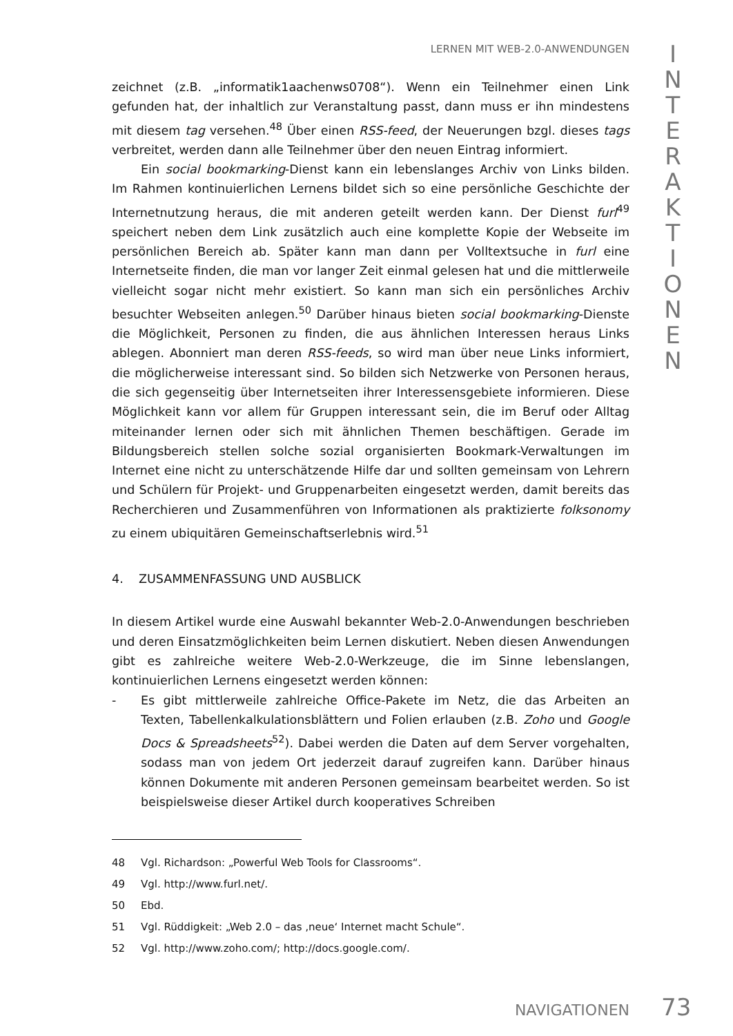LERNEN MIT WEB-2.0-ANWENDUNGEN
I
N
T
E
R
A
K
T
I
O
N
E
N
zeichnet (z.B. „informatik1aachenws0708“). Wenn ein Teilnehmer einen Link gefunden hat, der inhaltlich zur Veranstaltung passt, dann muss er ihn mindestens mit diesem tag versehen.<sup>48</sup> Über einen RSS-feed, der Neuerungen bzgl. dieses tags verbreitet, werden dann alle Teilnehmer über den neuen Eintrag informiert.
Ein social bookmarking-Dienst kann ein lebenslanges Archiv von Links bilden. Im Rahmen kontinuierlichen Lernens bildet sich so eine persönliche Geschichte der Internetnutzung heraus, die mit anderen geteilt werden kann. Der Dienst furl<sup>49</sup> speichert neben dem Link zusätzlich auch eine komplette Kopie der Webseite im persönlichen Bereich ab. Später kann man dann per Volltextsuche in furl eine Internetseite finden, die man vor langer Zeit einmal gelesen hat und die mittlerweile vielleicht sogar nicht mehr existiert. So kann man sich ein persönliches Archiv besuchter Webseiten anlegen.<sup>50</sup> Darüber hinaus bieten social bookmarking-Dienste die Möglichkeit, Personen zu finden, die aus ähnlichen Interessen heraus Links ablegen. Abonniert man deren RSS-feeds, so wird man über neue Links informiert, die möglicherweise interessant sind. So bilden sich Netzwerke von Personen heraus, die sich gegenseitig über Internetseiten ihrer Interessensgebiete informieren. Diese Möglichkeit kann vor allem für Gruppen interessant sein, die im Beruf oder Alltag miteinander lernen oder sich mit ähnlichen Themen beschäftigen. Gerade im Bildungsbereich stellen solche sozial organisierten Bookmark-Verwaltungen im Internet eine nicht zu unterschätzende Hilfe dar und sollten gemeinsam von Lehrern und Schülern für Projekt- und Gruppenarbeiten eingesetzt werden, damit bereits das Recherchieren und Zusammenführen von Informationen als praktizierte folksonomy zu einem ubiquitären Gemeinschaftserlebnis wird.<sup>51</sup>
4. ZUSAMMENFASSUNG UND AUSBLICK
In diesem Artikel wurde eine Auswahl bekannter Web-2.0-Anwendungen beschrieben und deren Einsatzmöglichkeiten beim Lernen diskutiert. Neben diesen Anwendungen gibt es zahlreiche weitere Web-2.0-Werkzeuge, die im Sinne lebenslangen, kontinuierlichen Lernens eingesetzt werden können:
- Es gibt mittlerweile zahlreiche Office-Pakete im Netz, die das Arbeiten an Texten, Tabellenkalkulationsblättern und Folien erlauben (z.B. Zoho und Google Docs & Spreadsheets<sup>52</sup>). Dabei werden die Daten auf dem Server vorgehalten, sodass man von jedem Ort jederzeit darauf zugreifen kann. Darüber hinaus können Dokumente mit anderen Personen gemeinsam bearbeitet werden. So ist beispielsweise dieser Artikel durch kooperatives Schreiben
48 Vgl. Richardson: „Powerful Web Tools for Classrooms“.
49 Vgl. http://www.furl.net/.
50 Ebd.
51 Vgl. Rüddigkeit: „Web 2.0 – das ‚neue‘ Internet macht Schule“.
52 Vgl. http://www.zoho.com/; http://docs.google.com/.
NAVIGATIONEN 73